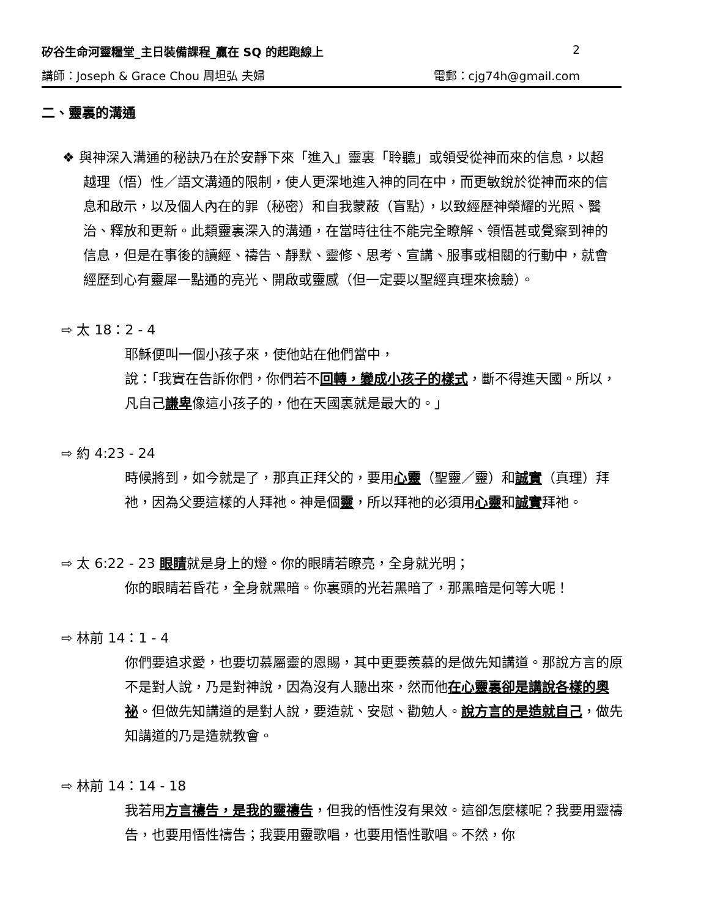矽谷生命河靈糧堂_主日裝備課程_贏在 SQ 的起跑線上 2
講師：Joseph & Grace Chou 周坦弘 夫婦 電郵：cjg74h@gmail.com
二、靈裏的溝通
❖ 與神深入溝通的秘訣乃在於安靜下來「進入」靈裏「聆聽」或領受從神而來的信息，以超越理（悟）性／語文溝通的限制，使人更深地進入神的同在中，而更敏銳於從神而來的信息和啟示，以及個人內在的罪（秘密）和自我蒙蔽（盲點），以致經歷神榮耀的光照、醫治、釋放和更新。此類靈裏深入的溝通，在當時往往不能完全瞭解、領悟甚或覺察到神的信息，但是在事後的讀經、禱告、靜默、靈修、思考、宣講、服事或相關的行動中，就會經歷到心有靈犀一點通的亮光、開啟或靈感（但一定要以聖經真理來檢驗）。
⇨ 太 18：2 - 4
耶穌便叫一個小孩子來，使他站在他們當中，
說：「我實在告訴你們，你們若不回轉，變成小孩子的樣式，斷不得進天國。所以，凡自己謙卑像這小孩子的，他在天國裏就是最大的。」
⇨ 約 4:23 - 24
時候將到，如今就是了，那真正拜父的，要用心靈（聖靈／靈）和誠實（真理）拜祂，因為父要這樣的人拜祂。神是個靈，所以拜祂的必須用心靈和誠實拜祂。
⇨ 太 6:22 - 23 眼睛就是身上的燈。你的眼睛若瞭亮，全身就光明；
你的眼睛若昏花，全身就黑暗。你裏頭的光若黑暗了，那黑暗是何等大呢！
⇨ 林前 14：1 - 4
你們要追求愛，也要切慕屬靈的恩賜，其中更要羨慕的是做先知講道。那說方言的原不是對人說，乃是對神說，因為沒有人聽出來，然而他在心靈裏卻是講說各樣的奧祕。但做先知講道的是對人說，要造就、安慰、勸勉人。說方言的是造就自己，做先知講道的乃是造就教會。
⇨ 林前 14：14 - 18
我若用方言禱告，是我的靈禱告，但我的悟性沒有果效。這卻怎麼樣呢？我要用靈禱告，也要用悟性禱告；我要用靈歌唱，也要用悟性歌唱。不然，你